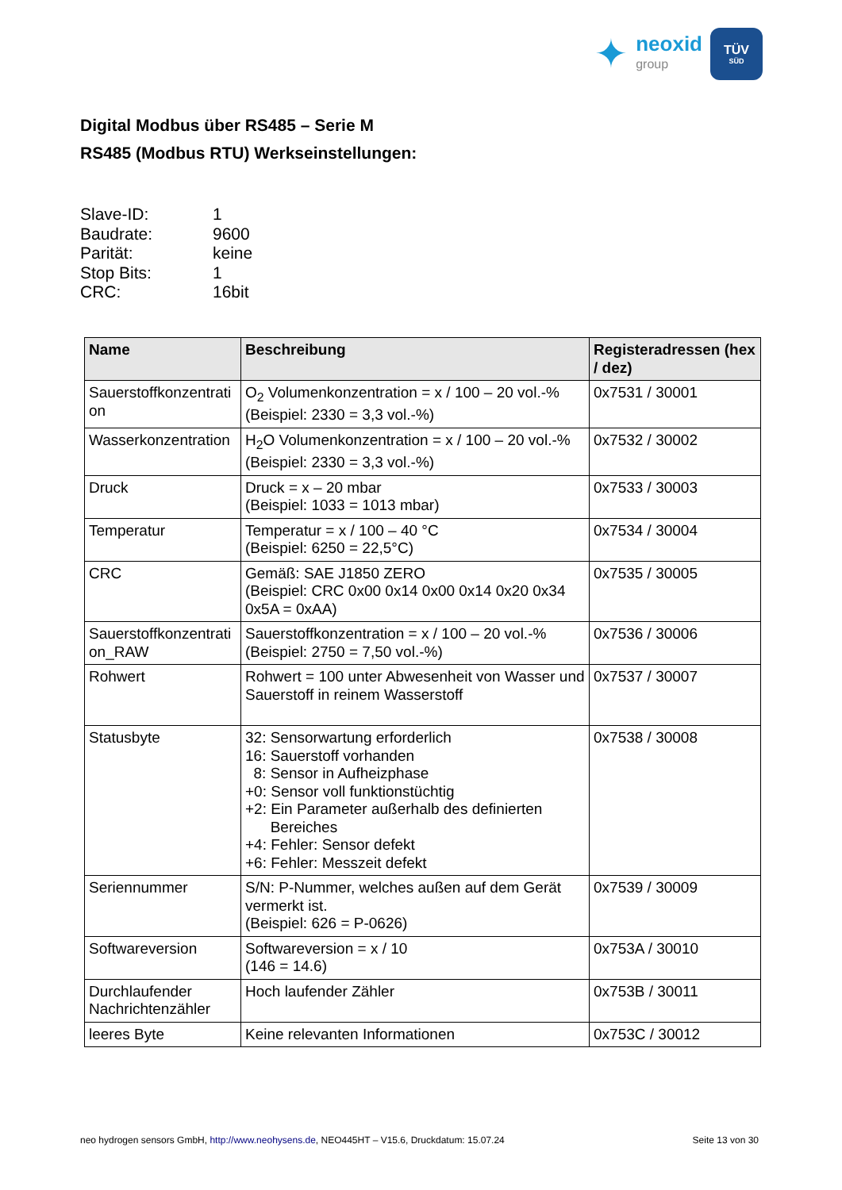✦
neoxid
group
TÜV
SÜD
Digital Modbus über RS485 – Serie M
RS485 (Modbus RTU) Werkseinstellungen:
Slave-ID: 1
Baudrate: 9600
Parität: keine
Stop Bits: 1
CRC: 16bit
| Name | Beschreibung | Registeradressen (hex / dez) |
| --- | --- | --- |
| Sauerstoffkonzentrati on | O<sub>2</sub> Volumenkonzentration = x / 100 – 20 vol.-% (Beispiel: 2330 = 3,3 vol.-%) | 0x7531 / 30001 |
| Wasserkonzentration | H<sub>2</sub>O Volumenkonzentration = x / 100 – 20 vol.-% (Beispiel: 2330 = 3,3 vol.-%) | 0x7532 / 30002 |
| Druck | Druck = x – 20 mbar (Beispiel: 1033 = 1013 mbar) | 0x7533 / 30003 |
| Temperatur | Temperatur = x / 100 – 40 °C (Beispiel: 6250 = 22,5°C) | 0x7534 / 30004 |
| CRC | Gemäß: SAE J1850 ZERO (Beispiel: CRC 0x00 0x14 0x00 0x14 0x20 0x34 0x5A = 0xAA) | 0x7535 / 30005 |
| Sauerstoffkonzentrati on_RAW | Sauerstoffkonzentration = x / 100 – 20 vol.-% (Beispiel: 2750 = 7,50 vol.-%) | 0x7536 / 30006 |
| Rohwert | Rohwert = 100 unter Abwesenheit von Wasser und Sauerstoff in reinem Wasserstoff | 0x7537 / 30007 |
| Statusbyte | 32: Sensorwartung erforderlich 16: Sauerstoff vorhanden 8: Sensor in Aufheizphase +0: Sensor voll funktionstüchtig +2: Ein Parameter außerhalb des definierten Bereiches +4: Fehler: Sensor defekt +6: Fehler: Messzeit defekt | 0x7538 / 30008 |
| Seriennummer | S/N: P-Nummer, welches außen auf dem Gerät vermerkt ist. (Beispiel: 626 = P-0626) | 0x7539 / 30009 |
| Softwareversion | Softwareversion = x / 10 (146 = 14.6) | 0x753A / 30010 |
| Durchlaufender Nachrichtenzähler | Hoch laufender Zähler | 0x753B / 30011 |
| leeres Byte | Keine relevanten Informationen | 0x753C / 30012 |
neo hydrogen sensors GmbH, http://www.neohysens.de, NEO445HT – V15.6, Druckdatum: 15.07.24 Seite 13 von 30